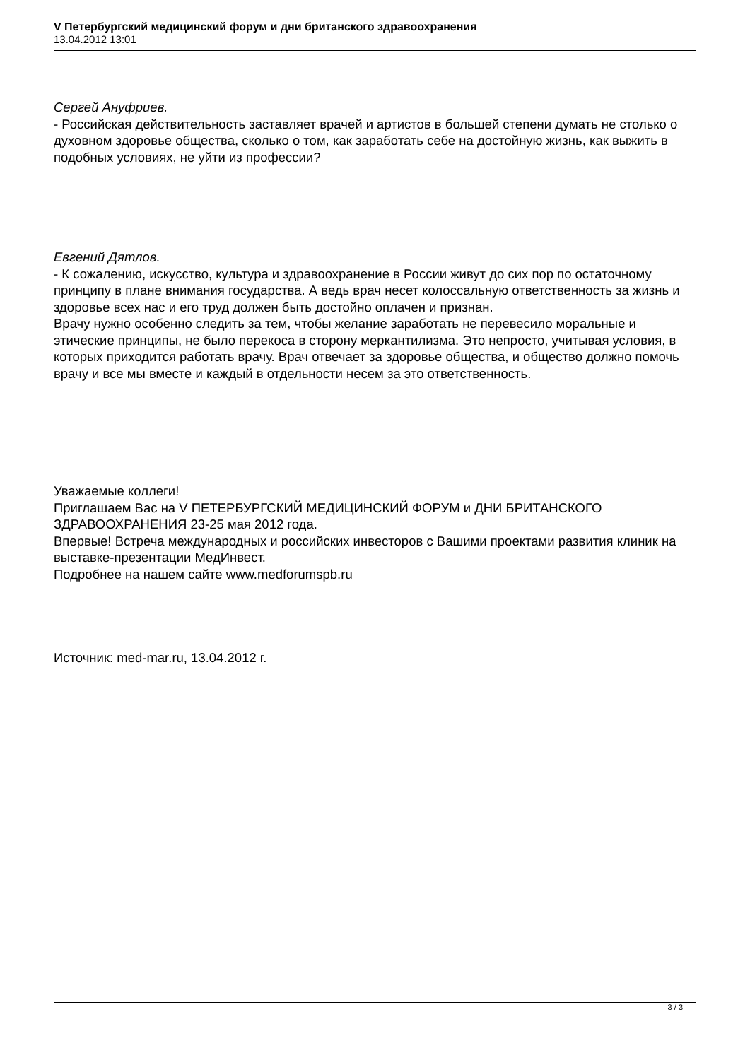V Петербургский медицинский форум и дни британского здравоохранения
13.04.2012 13:01
Сергей Ануфриев.
- Российская действительность заставляет врачей и артистов в большей степени думать не столько о духовном здоровье общества, сколько о том, как заработать себе на достойную жизнь, как выжить в подобных условиях, не уйти из профессии?
Евгений Дятлов.
- К сожалению, искусство, культура и здравоохранение в России живут до сих пор по остаточному принципу в плане внимания государства. А ведь врач несет колоссальную ответственность за жизнь и здоровье всех нас и его труд должен быть достойно оплачен и признан.
Врачу нужно особенно следить за тем, чтобы желание заработать не перевесило моральные и этические принципы, не было перекоса в сторону меркантилизма. Это непросто, учитывая условия, в которых приходится работать врачу. Врач отвечает за здоровье общества, и общество должно помочь врачу и все мы вместе и каждый в отдельности несем за это ответственность.
Уважаемые коллеги!
Приглашаем Вас на V ПЕТЕРБУРГСКИЙ МЕДИЦИНСКИЙ ФОРУМ и ДНИ БРИТАНСКОГО ЗДРАВООХРАНЕНИЯ 23-25 мая 2012 года.
Впервые! Встреча международных и российских инвесторов с Вашими проектами развития клиник на выставке-презентации МедИнвест.
Подробнее на нашем сайте www.medforumspb.ru
Источник: med-mar.ru, 13.04.2012 г.
3 / 3